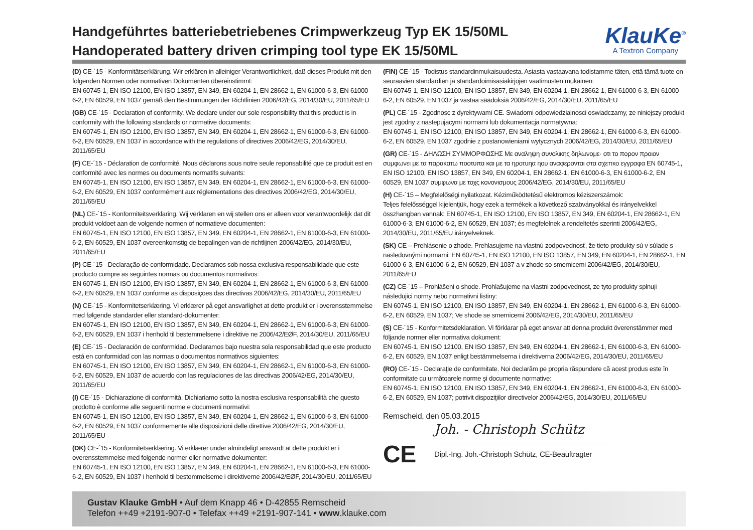Handgeführtes batteriebetriebenes Crimpwerkzeug Typ EK 15/50ML
Handoperated battery driven crimping tool type EK 15/50ML
KlauKe<sup>®</sup>
A Textron Company
(D) CE-´15 - Konformitätserklärung. Wir erklären in alleiniger Verantwortlichkeit, daß dieses Produkt mit den folgenden Normen oder normativen Dokumenten übereinstimmt:
EN 60745-1, EN ISO 12100, EN ISO 13857, EN 349, EN 60204-1, EN 28662-1, EN 61000-6-3, EN 61000-6-2, EN 60529, EN 1037 gemäß den Bestimmungen der Richtlinien 2006/42/EG, 2014/30/EU, 2011/65/EU
(GB) CE-´15 - Declaration of conformity. We declare under our sole responsibility that this product is in conformity with the following standards or normative documents:
EN 60745-1, EN ISO 12100, EN ISO 13857, EN 349, EN 60204-1, EN 28662-1, EN 61000-6-3, EN 61000-6-2, EN 60529, EN 1037 in accordance with the regulations of directives 2006/42/EG, 2014/30/EU, 2011/65/EU
(F) CE-´15 - Déclaration de conformité. Nous déclarons sous notre seule reponsabilité que ce produit est en conformité avec les normes ou documents normatifs suivants:
EN 60745-1, EN ISO 12100, EN ISO 13857, EN 349, EN 60204-1, EN 28662-1, EN 61000-6-3, EN 61000-6-2, EN 60529, EN 1037 conformément aux réglementations des directives 2006/42/EG, 2014/30/EU, 2011/65/EU
(NL) CE-´15 - Konformiteitsverklaring. Wij verklaren en wij stellen ons er alleen voor verantwoordelijk dat dit produkt voldoet aan de volgende normen of normatieve documenten:
EN 60745-1, EN ISO 12100, EN ISO 13857, EN 349, EN 60204-1, EN 28662-1, EN 61000-6-3, EN 61000-6-2, EN 60529, EN 1037 overeenkomstig de bepalingen van de richtlijnen 2006/42/EG, 2014/30/EU, 2011/65/EU
(P) CE-´15 - Declaração de conformidade. Declaramos sob nossa exclusiva responsabilidade que este producto cumpre as seguintes normas ou documentos normativos:
EN 60745-1, EN ISO 12100, EN ISO 13857, EN 349, EN 60204-1, EN 28662-1, EN 61000-6-3, EN 61000-6-2, EN 60529, EN 1037 conforme as disposiçoes das directivas 2006/42/EG, 2014/30/EU, 2011/65/EU
(N) CE-´15 - Konformitetserklæring. Vi erklærer på eget ansvarlighet at dette produkt er i overensstemmelse med følgende standarder eller standard-dokumenter:
EN 60745-1, EN ISO 12100, EN ISO 13857, EN 349, EN 60204-1, EN 28662-1, EN 61000-6-3, EN 61000-6-2, EN 60529, EN 1037 i henhold til bestemmelsene i direktive ne 2006/42/EØF, 2014/30/EU, 2011/65/EU
(E) CE-´15 - Declaración de conformidad. Declaramos bajo nuestra sola responsabilidad que este producto está en conformidad con las normas o documentos normativos siguientes:
EN 60745-1, EN ISO 12100, EN ISO 13857, EN 349, EN 60204-1, EN 28662-1, EN 61000-6-3, EN 61000-6-2, EN 60529, EN 1037 de acuerdo con las regulaciones de las directivas 2006/42/EG, 2014/30/EU, 2011/65/EU
(I) CE-´15 - Dichiarazione di conformità. Dichiariamo sotto la nostra esclusiva responsabilità che questo prodotto è conforme alle seguenti norme e documenti normativi:
EN 60745-1, EN ISO 12100, EN ISO 13857, EN 349, EN 60204-1, EN 28662-1, EN 61000-6-3, EN 61000-6-2, EN 60529, EN 1037 conformemente alle disposizioni delle direttive 2006/42/EG, 2014/30/EU, 2011/65/EU
(DK) CE-´15 - Konformitetserklæring. Vi erklærer under almindeligt ansvardt at dette produkt er i overensstemmelse med folgende normer eller normative dokumenter:
EN 60745-1, EN ISO 12100, EN ISO 13857, EN 349, EN 60204-1, EN 28662-1, EN 61000-6-3, EN 61000-6-2, EN 60529, EN 1037 i henhold til bestemmelseme i direktiverne 2006/42/EØF, 2014/30/EU, 2011/65/EU
(FIN) CE-´15 - Todistus standardinmukaisuudesta. Asiasta vastaavana todistamme täten, että tämä tuote on seuraavien standardien ja standardoimisasiakirjojen vaatimusten mukainen:
EN 60745-1, EN ISO 12100, EN ISO 13857, EN 349, EN 60204-1, EN 28662-1, EN 61000-6-3, EN 61000-6-2, EN 60529, EN 1037 ja vastaa säädoksiä 2006/42/EG, 2014/30/EU, 2011/65/EU
(PL) CE-´15 - Zgodnosc z dyrektywami CE. Swiadomi odpowiedzialnosci oswiadczamy, ze niniejszy produkt jest zgodny z nastepujacymi normami lub dokumentacja normatywna:
EN 60745-1, EN ISO 12100, EN ISO 13857, EN 349, EN 60204-1, EN 28662-1, EN 61000-6-3, EN 61000-6-2, EN 60529, EN 1037 zgodnie z postanowieniami wytycznych 2006/42/EG, 2014/30/EU, 2011/65/EU
(GR) CE-´15 - ΔΗΛΩΣΗ ΣΥΜΜΟΡΦΩΣΗΣ Με αναληψη συνολικης δηλωνομε· οτι το πορον προιον συμφωνει με τα παρακατω ποοτυπα και με τα ηροτυηα ηου αναφερονται στα σχεπκο εγγραφα EN 60745-1, EN ISO 12100, EN ISO 13857, EN 349, EN 60204-1, EN 28662-1, EN 61000-6-3, EN 61000-6-2, EN 60529, EN 1037 συμφωνα με τοχς κονονισμους 2006/42/EG, 2014/30/EU, 2011/65/EU
(H) CE-´15 – Megfelelőségi nyilatkozat. Kéziműködtetésű elektromos kéziszerszámok:
Teljes felelősséggel kijelentjük, hogy ezek a termékek a következő szabványokkal és irányelvekkel összhangban vannak: EN 60745-1, EN ISO 12100, EN ISO 13857, EN 349, EN 60204-1, EN 28662-1, EN 61000-6-3, EN 61000-6-2, EN 60529, EN 1037; és megfelelnek a rendeltetés szerinti 2006/42/EG, 2014/30/EU, 2011/65/EU irányelveknek.
(SK) CE – Prehlásenie o zhode. Prehlasujeme na vlastnú zodpovednosť, že tieto produkty sú v súlade s nasledovnými normami: EN 60745-1, EN ISO 12100, EN ISO 13857, EN 349, EN 60204-1, EN 28662-1, EN 61000-6-3, EN 61000-6-2, EN 60529, EN 1037 a v zhode so smernicemi 2006/42/EG, 2014/30/EU, 2011/65/EU
(CZ) CE-´15 – Prohlášeni o shode. Prohlašujeme na vlastni zodpovednost, ze tyto produkty splnuji následujici normy nebo normativni listiny:
EN 60745-1, EN ISO 12100, EN ISO 13857, EN 349, EN 60204-1, EN 28662-1, EN 61000-6-3, EN 61000-6-2, EN 60529, EN 1037; Ve shode se smernicemi 2006/42/EG, 2014/30/EU, 2011/65/EU
(S) CE-´15 - Konformitetsdeklaration. Vi förklarar på eget ansvar att denna produkt överenstämmer med följande normer eller normativa dokument:
EN 60745-1, EN ISO 12100, EN ISO 13857, EN 349, EN 60204-1, EN 28662-1, EN 61000-6-3, EN 61000-6-2, EN 60529, EN 1037 enligt bestämmelserna i direktiverna 2006/42/EG, 2014/30/EU, 2011/65/EU
(RO) CE-´15 - Declaraţie de conformitate. Noi declarăm pe propria răspundere că acest produs este în conformitate cu următoarele norme şi documente normative:
EN 60745-1, EN ISO 12100, EN ISO 13857, EN 349, EN 60204-1, EN 28662-1, EN 61000-6-3, EN 61000-6-2, EN 60529, EN 1037; potrivit dispoziţiilor directivelor 2006/42/EG, 2014/30/EU, 2011/65/EU
Remscheid, den 05.03.2015
CE
Joh. - Christoph Schütz
Dipl.-Ing. Joh.-Christoph Schütz, CE-Beauftragter
Gustav Klauke GmbH • Auf dem Knapp 46 • D-42855 Remscheid
Telefon ++49 +2191-907-0 • Telefax ++49 +2191-907-141 • www.klauke.com